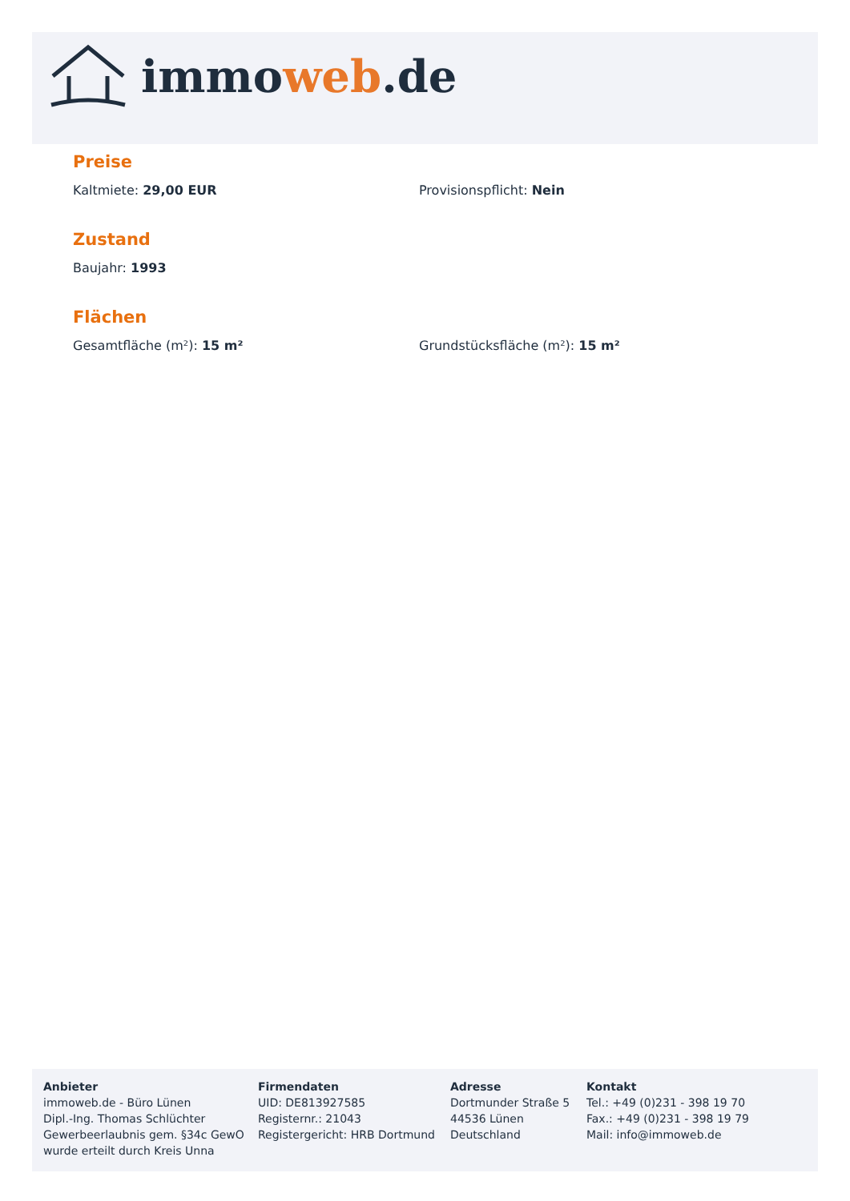immoweb.de
Preise
Kaltmiete: 29,00 EUR Provisionspflicht: Nein
Zustand
Baujahr: 1993
Flächen
Gesamtfläche (m²): 15 m² Grundstücksfläche (m²): 15 m²
Anbieter
immoweb.de - Büro Lünen
Dipl.-Ing. Thomas Schlüchter
Gewerbeerlaubnis gem. §34c GewO
wurde erteilt durch Kreis Unna
Firmendaten
UID: DE813927585
Registernr.: 21043
Registergericht: HRB Dortmund
Adresse
Dortmunder Straße 5
44536 Lünen
Deutschland
Kontakt
Tel.: +49 (0)231 - 398 19 70
Fax.: +49 (0)231 - 398 19 79
Mail: info@immoweb.de